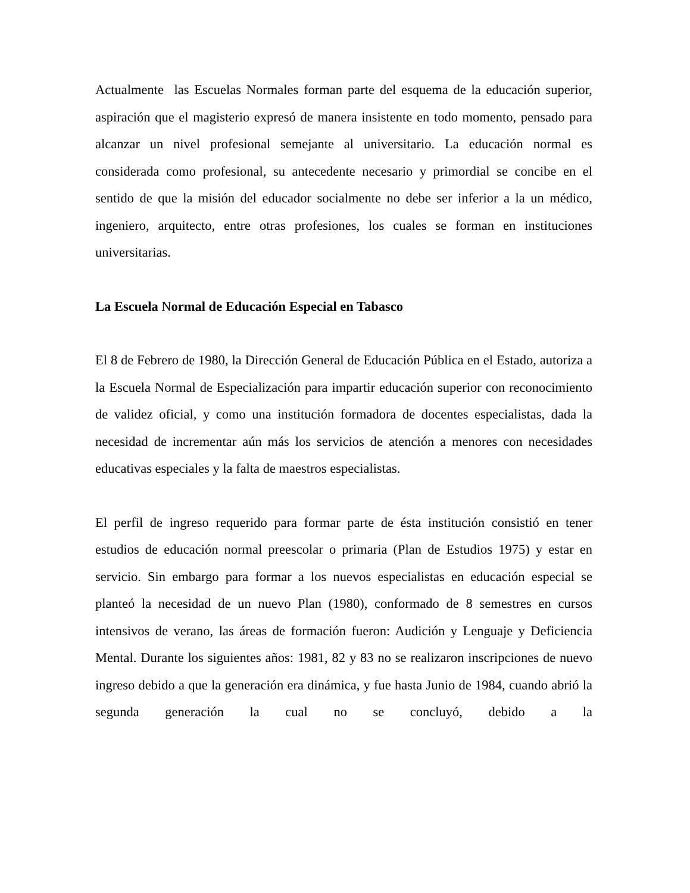Actualmente las Escuelas Normales forman parte del esquema de la educación superior, aspiración que el magisterio expresó de manera insistente en todo momento, pensado para alcanzar un nivel profesional semejante al universitario. La educación normal es considerada como profesional, su antecedente necesario y primordial se concibe en el sentido de que la misión del educador socialmente no debe ser inferior a la un médico, ingeniero, arquitecto, entre otras profesiones, los cuales se forman en instituciones universitarias.
La Escuela Normal de Educación Especial en Tabasco
El 8 de Febrero de 1980, la Dirección General de Educación Pública en el Estado, autoriza a la Escuela Normal de Especialización para impartir educación superior con reconocimiento de validez oficial, y como una institución formadora de docentes especialistas, dada la necesidad de incrementar aún más los servicios de atención a menores con necesidades educativas especiales y la falta de maestros especialistas.
El perfil de ingreso requerido para formar parte de ésta institución consistió en tener estudios de educación normal preescolar o primaria (Plan de Estudios 1975) y estar en servicio. Sin embargo para formar a los nuevos especialistas en educación especial se planteó la necesidad de un nuevo Plan (1980), conformado de 8 semestres en cursos intensivos de verano, las áreas de formación fueron: Audición y Lenguaje y Deficiencia Mental. Durante los siguientes años: 1981, 82 y 83 no se realizaron inscripciones de nuevo ingreso debido a que la generación era dinámica, y fue hasta Junio de 1984, cuando abrió la segunda generación la cual no se concluyó, debido a la